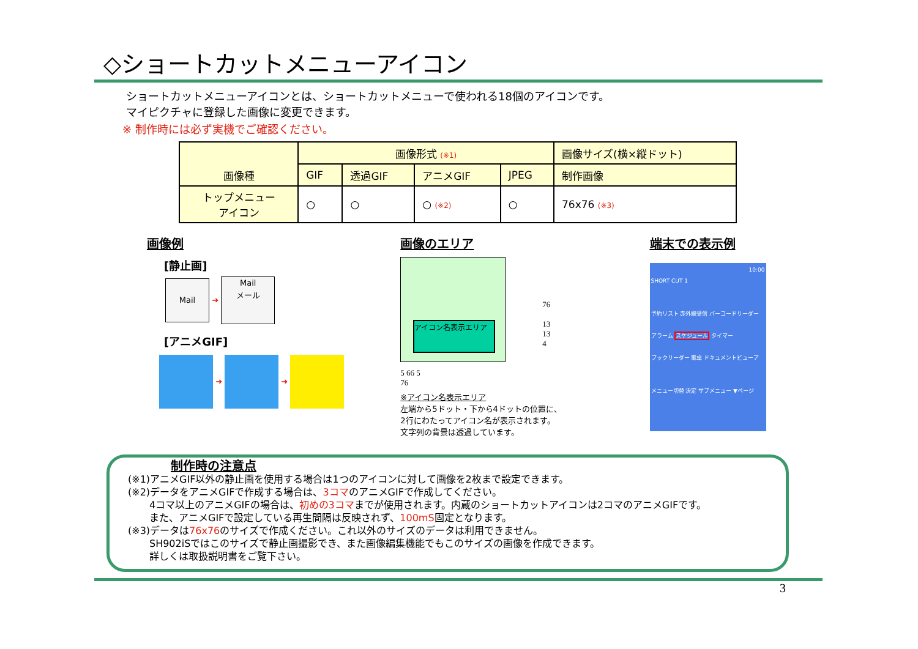◇ショートカットメニューアイコン
ショートカットメニューアイコンとは、ショートカットメニューで使われる18個のアイコンです。
マイピクチャに登録した画像に変更できます。
※ 制作時には必ず実機でご確認ください。
| 画像種 | 画像形式 (※1) | | | | 画像サイズ(横×縦ドット) |
| --- | --- | --- | --- | --- | --- |
| | GIF | 透過GIF | アニメGIF | JPEG | 制作画像 |
| トップメニュー アイコン | ○ | ○ | ○ (※2) | ○ | 76x76 (※3) |
画像例
[静止画]
Mail ➜ Mail
メール
[アニメGIF]
➜ ➜
画像のエリア
アイコン名表示エリア
76
13
13
4
5 66 5
76
※アイコン名表示エリア
左端から5ドット・下から4ドットの位置に、
2行にわたってアイコン名が表示されます。
文字列の背景は透過しています。
端末での表示例
10:00
SHORT CUT 1
予約リスト 赤外線受信 バーコードリーダー
アラーム スケジュール タイマー
ブックリーダー 電卓 ドキュメントビューア
メニュー切替 決定 サブメニュー ▼ページ
制作時の注意点
(※1)アニメGIF以外の静止画を使用する場合は1つのアイコンに対して画像を2枚まで設定できます。
(※2)データをアニメGIFで作成する場合は、3コマのアニメGIFで作成してください。
4コマ以上のアニメGIFの場合は、初めの3コマまでが使用されます。内蔵のショートカットアイコンは2コマのアニメGIFです。
また、アニメGIFで設定している再生間隔は反映されず、100mS固定となります。
(※3)データは76x76のサイズで作成ください。これ以外のサイズのデータは利用できません。
SH902iSではこのサイズで静止画撮影でき、また画像編集機能でもこのサイズの画像を作成できます。
詳しくは取扱説明書をご覧下さい。
3